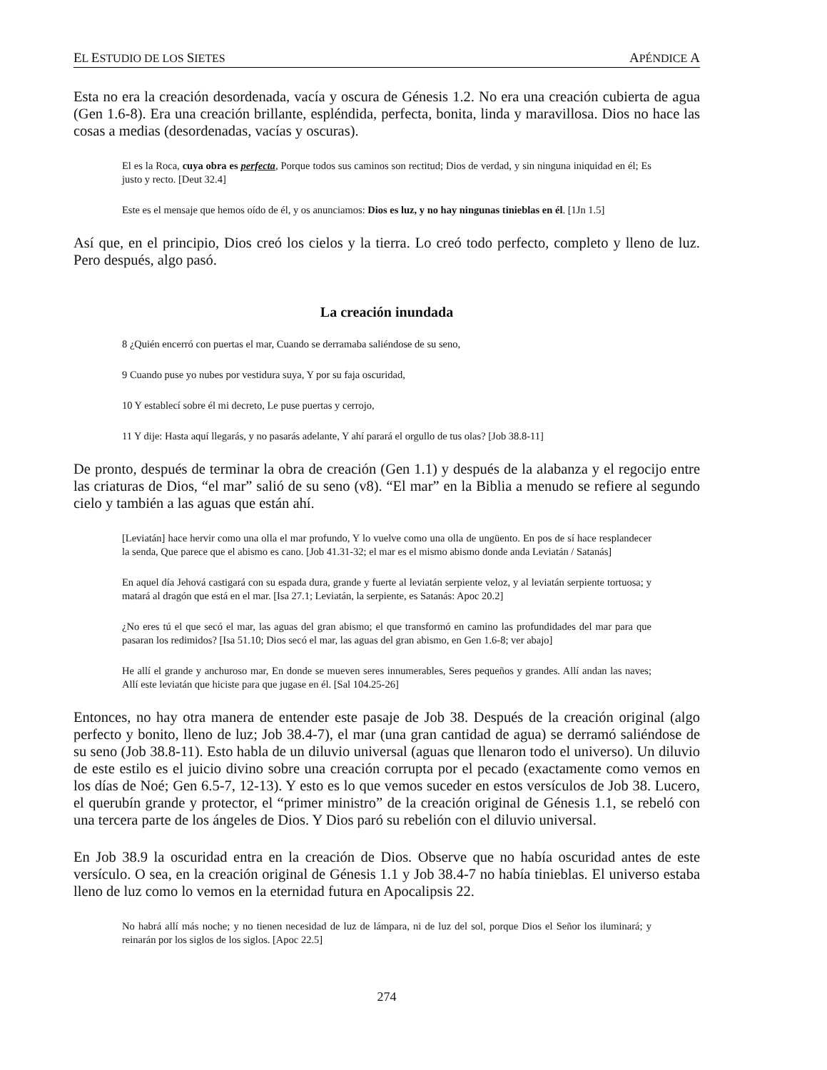EL ESTUDIO DE LOS SIETES APÉNDICE A
Esta no era la creación desordenada, vacía y oscura de Génesis 1.2. No era una creación cubierta de agua (Gen 1.6-8). Era una creación brillante, espléndida, perfecta, bonita, linda y maravillosa. Dios no hace las cosas a medias (desordenadas, vacías y oscuras).
El es la Roca, cuya obra es perfecta, Porque todos sus caminos son rectitud; Dios de verdad, y sin ninguna iniquidad en él; Es justo y recto. [Deut 32.4]
Este es el mensaje que hemos oído de él, y os anunciamos: Dios es luz, y no hay ningunas tinieblas en él. [1Jn 1.5]
Así que, en el principio, Dios creó los cielos y la tierra. Lo creó todo perfecto, completo y lleno de luz. Pero después, algo pasó.
La creación inundada
8 ¿Quién encerró con puertas el mar, Cuando se derramaba saliéndose de su seno,
9 Cuando puse yo nubes por vestidura suya, Y por su faja oscuridad,
10 Y establecí sobre él mi decreto, Le puse puertas y cerrojo,
11 Y dije: Hasta aquí llegarás, y no pasarás adelante, Y ahí parará el orgullo de tus olas? [Job 38.8-11]
De pronto, después de terminar la obra de creación (Gen 1.1) y después de la alabanza y el regocijo entre las criaturas de Dios, “el mar” salió de su seno (v8). “El mar” en la Biblia a menudo se refiere al segundo cielo y también a las aguas que están ahí.
[Leviatán] hace hervir como una olla el mar profundo, Y lo vuelve como una olla de ungüento. En pos de sí hace resplandecer la senda, Que parece que el abismo es cano. [Job 41.31-32; el mar es el mismo abismo donde anda Leviatán / Satanás]
En aquel día Jehová castigará con su espada dura, grande y fuerte al leviatán serpiente veloz, y al leviatán serpiente tortuosa; y matará al dragón que está en el mar. [Isa 27.1; Leviatán, la serpiente, es Satanás: Apoc 20.2]
¿No eres tú el que secó el mar, las aguas del gran abismo; el que transformó en camino las profundidades del mar para que pasaran los redimidos? [Isa 51.10; Dios secó el mar, las aguas del gran abismo, en Gen 1.6-8; ver abajo]
He allí el grande y anchuroso mar, En donde se mueven seres innumerables, Seres pequeños y grandes. Allí andan las naves; Allí este leviatán que hiciste para que jugase en él. [Sal 104.25-26]
Entonces, no hay otra manera de entender este pasaje de Job 38. Después de la creación original (algo perfecto y bonito, lleno de luz; Job 38.4-7), el mar (una gran cantidad de agua) se derramó saliéndose de su seno (Job 38.8-11). Esto habla de un diluvio universal (aguas que llenaron todo el universo). Un diluvio de este estilo es el juicio divino sobre una creación corrupta por el pecado (exactamente como vemos en los días de Noé; Gen 6.5-7, 12-13). Y esto es lo que vemos suceder en estos versículos de Job 38. Lucero, el querubín grande y protector, el “primer ministro” de la creación original de Génesis 1.1, se rebeló con una tercera parte de los ángeles de Dios. Y Dios paró su rebelión con el diluvio universal.
En Job 38.9 la oscuridad entra en la creación de Dios. Observe que no había oscuridad antes de este versículo. O sea, en la creación original de Génesis 1.1 y Job 38.4-7 no había tinieblas. El universo estaba lleno de luz como lo vemos en la eternidad futura en Apocalipsis 22.
No habrá allí más noche; y no tienen necesidad de luz de lámpara, ni de luz del sol, porque Dios el Señor los iluminará; y reinarán por los siglos de los siglos. [Apoc 22.5]
274